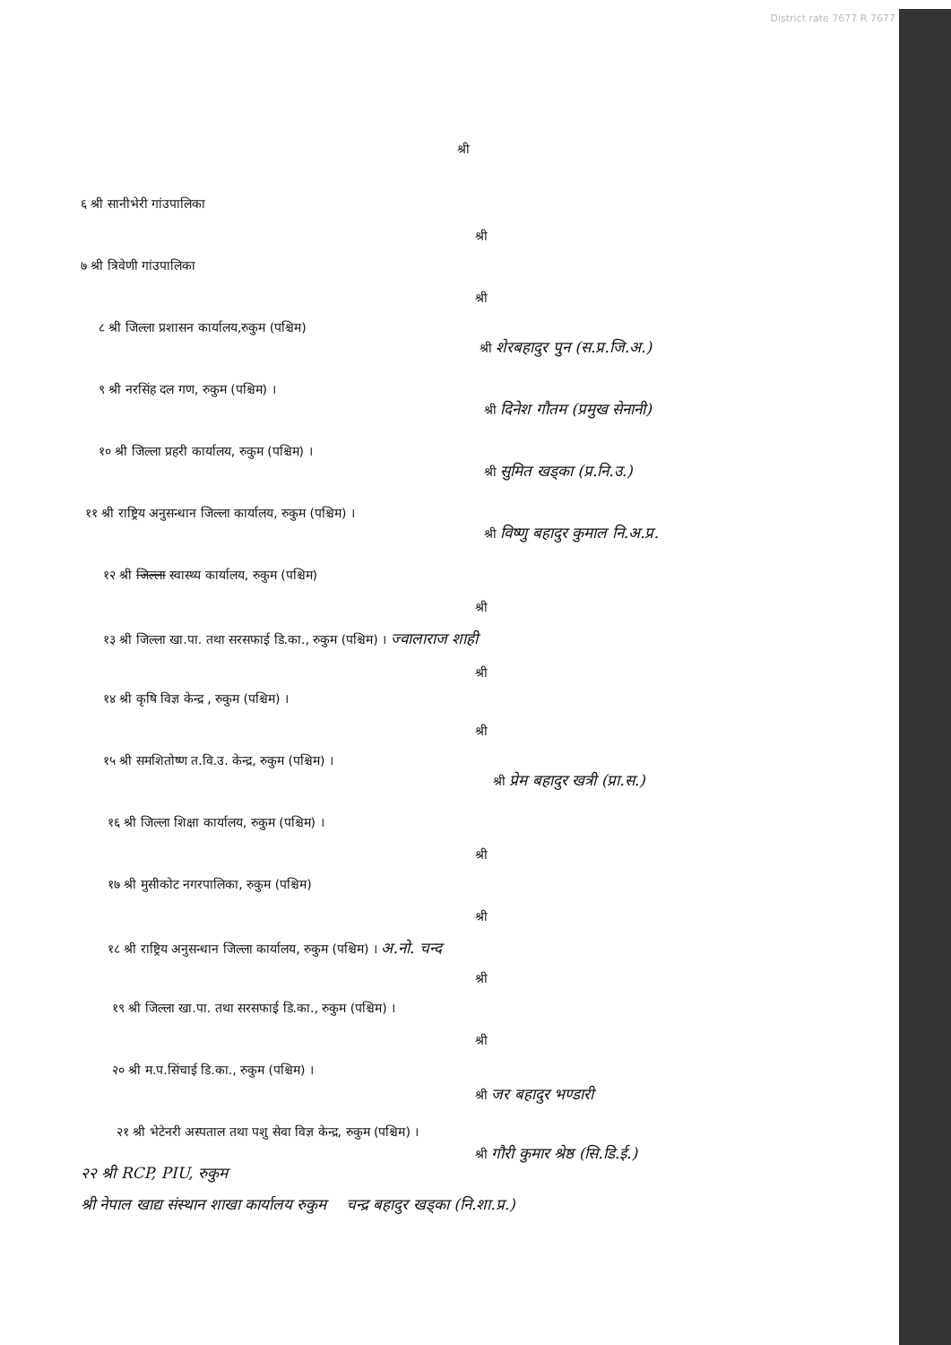District rate 7677 R 7677
श्री
६ श्री सानीभेरी गांउपालिका
श्री
७ श्री त्रिवेणी गांउपालिका
श्री
८ श्री जिल्ला प्रशासन कार्यालय,रुकुम (पश्चिम)
श्री शेरबहादुर पुन (स.प्र.जि.अ.)
९ श्री नरसिंह दल गण, रुकुम (पश्चिम) ।
श्री दिनेश गौतम (प्रमुख सेनानी)
१० श्री जिल्ला प्रहरी कार्यालय, रुकुम (पश्चिम) ।
श्री सुमित खड्का (प्र.नि.उ.)
११ श्री राष्ट्रिय अनुसन्धान जिल्ला कार्यालय, रुकुम (पश्चिम) ।
श्री विष्णु बहादुर कुमाल नि.अ.प्र.
१२ श्री जिल्ला स्वास्थ्य कार्यालय, रुकुम (पश्चिम)
श्री
१३ श्री जिल्ला खा.पा. तथा सरसफाई डि.का., रुकुम (पश्चिम) । ज्वालाराज शाही
श्री
१४ श्री कृषि विज्ञ केन्द्र , रुकुम (पश्चिम) ।
श्री
१५ श्री समशितोष्ण त.वि.उ. केन्द्र, रुकुम (पश्चिम) ।
श्री प्रेम बहादुर खत्री (प्रा.स.)
१६ श्री जिल्ला शिक्षा कार्यालय, रुकुम (पश्चिम) ।
श्री
१७ श्री मुसीकोट नगरपालिका, रुकुम (पश्चिम)
श्री
१८ श्री राष्ट्रिय अनुसन्धान जिल्ला कार्यालय, रुकुम (पश्चिम) । अ.नो. चन्द
श्री
१९ श्री जिल्ला खा.पा. तथा सरसफाई डि.का., रुकुम (पश्चिम) ।
श्री
२० श्री म.प.सिंचाई डि.का., रुकुम (पश्चिम) ।
श्री जर बहादुर भण्डारी
२१ श्री भेटेनरी अस्पताल तथा पशु सेवा विज्ञ केन्द्र, रुकुम (पश्चिम) ।
श्री गौरी कुमार श्रेष्ठ (सि.डि.ई.)
२२ श्री RCP, PIU, रुकुम
श्री नेपाल खाद्य संस्थान शाखा कार्यालय रुकुम चन्द्र बहादुर खड्का (नि.शा.प्र.)